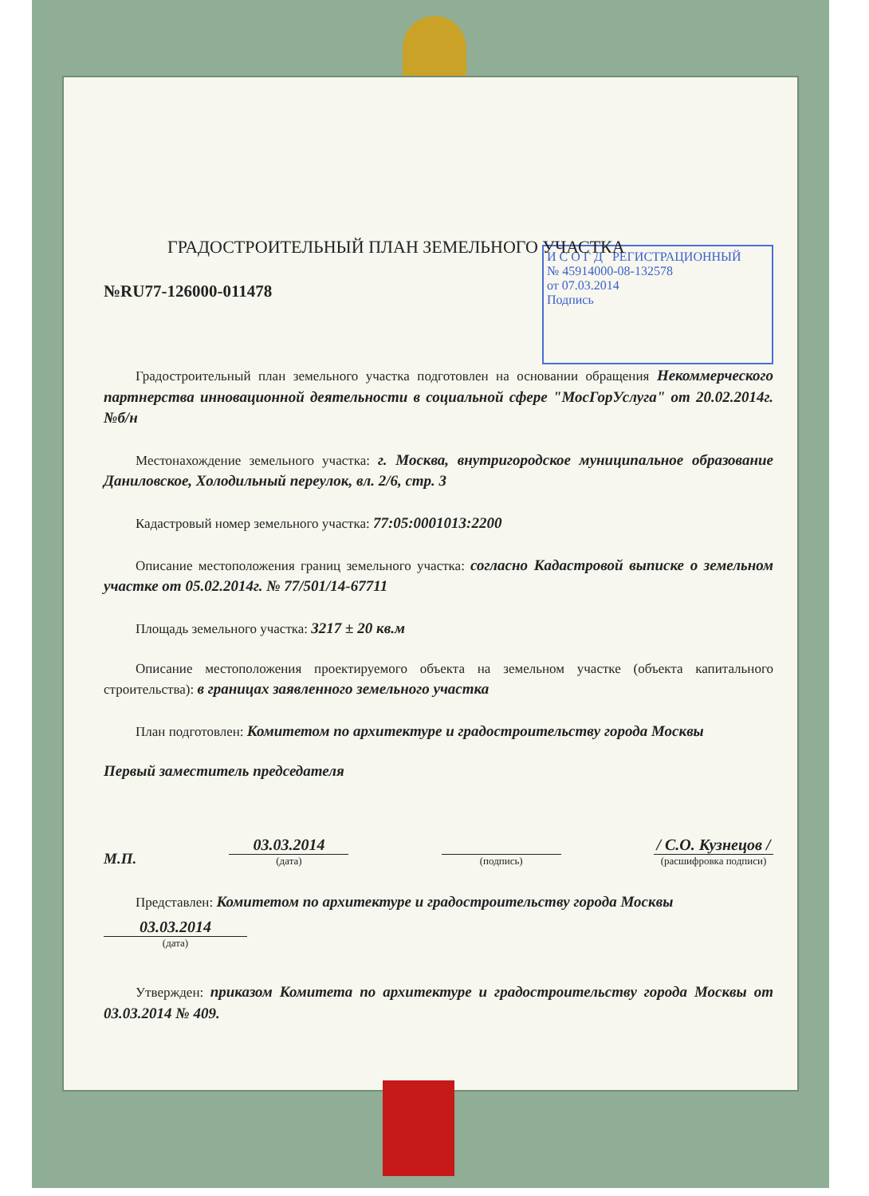И С О Г Д РЕГИСТРАЦИОННЫЙ
№ 45914000-08-132578
от 07.03.2014
Подпись
ГРАДОСТРОИТЕЛЬНЫЙ ПЛАН ЗЕМЕЛЬНОГО УЧАСТКА
№RU77-126000-011478
Градостроительный план земельного участка подготовлен на основании обращения Некоммерческого партнерства инновационной деятельности в социальной сфере "МосГорУслуга" от 20.02.2014г. №б/н
Местонахождение земельного участка: г. Москва, внутригородское муниципальное образование Даниловское, Холодильный переулок, вл. 2/6, стр. 3
Кадастровый номер земельного участка: 77:05:0001013:2200
Описание местоположения границ земельного участка: согласно Кадастровой выписке о земельном участке от 05.02.2014г. № 77/501/14-67711
Площадь земельного участка: 3217 ± 20 кв.м
Описание местоположения проектируемого объекта на земельном участке (объекта капитального строительства): в границах заявленного земельного участка
План подготовлен: Комитетом по архитектуре и градостроительству города Москвы
Первый заместитель председателя
М.П.
03.03.2014
(дата)
(подпись)
/ С.О. Кузнецов /
(расшифровка подписи)
Представлен: Комитетом по архитектуре и градостроительству города Москвы
03.03.2014
(дата)
Утвержден: приказом Комитета по архитектуре и градостроительству города Москвы от 03.03.2014 № 409.